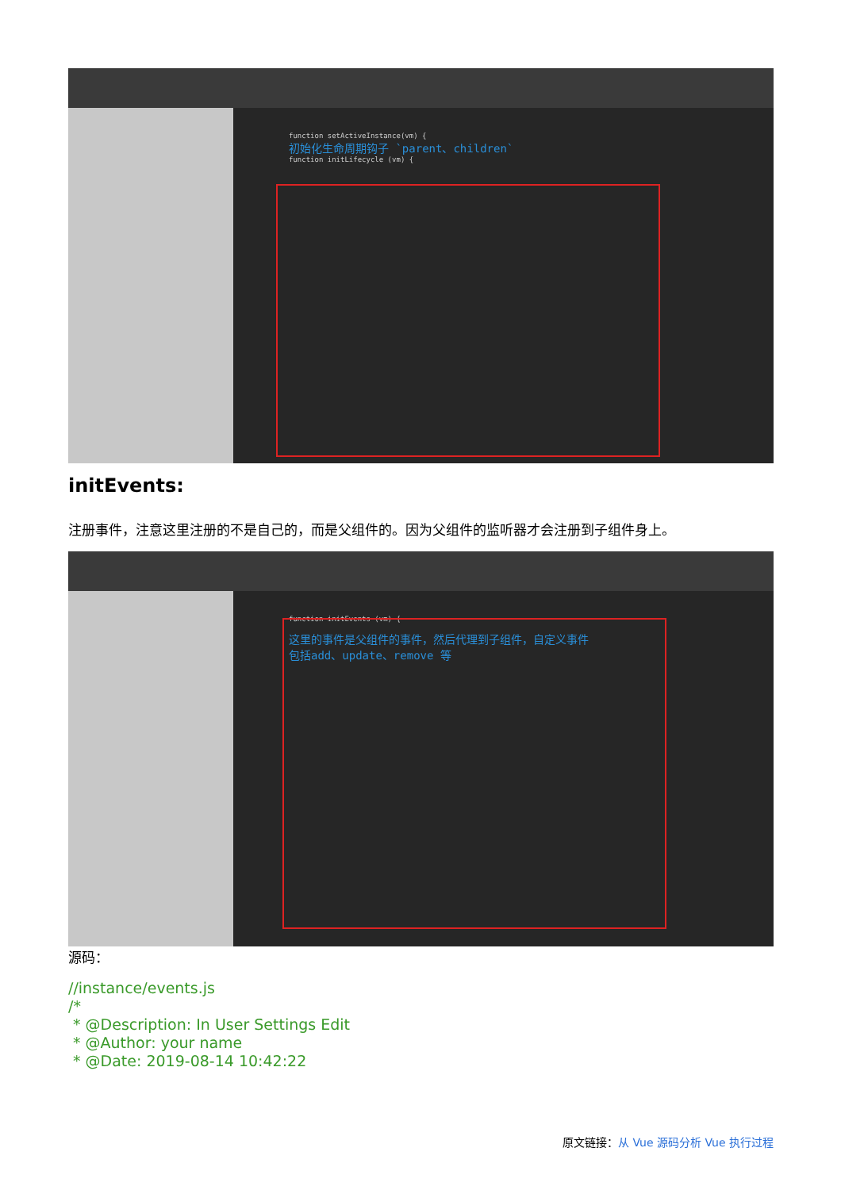function setActiveInstance(vm) {
初始化生命周期钩子 `parent、children`
function initLifecycle (vm) {
initEvents:
注册事件，注意这里注册的不是自己的，而是父组件的。因为父组件的监听器才会注册到子组件身上。
function initEvents (vm) {
这里的事件是父组件的事件，然后代理到子组件，自定义事件
包括add、update、remove 等
源码：
//instance/events.js
/*
* @Description: In User Settings Edit
* @Author: your name
* @Date: 2019-08-14 10:42:22
原文链接：从 Vue 源码分析 Vue 执行过程